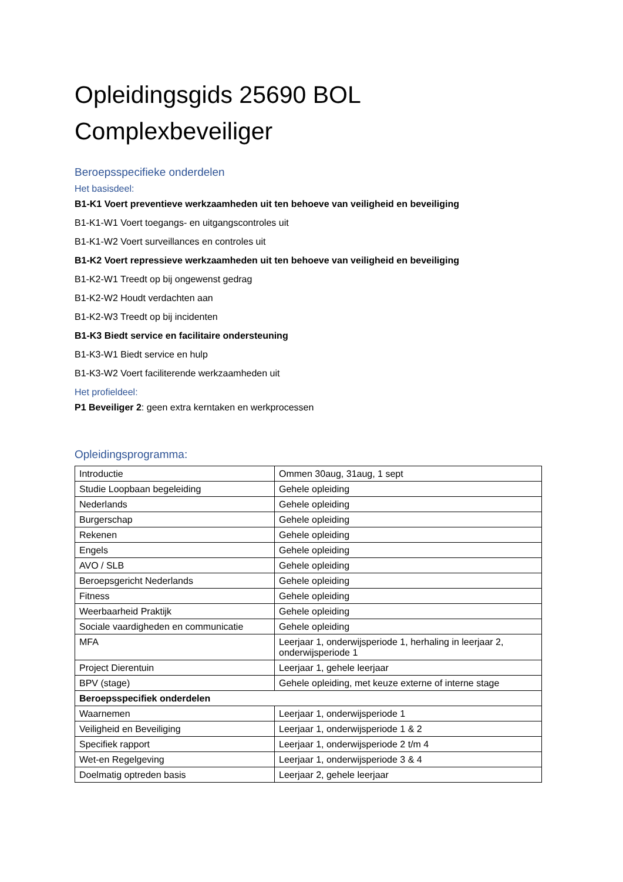Opleidingsgids 25690 BOL
Complexbeveiliger
Beroepsspecifieke onderdelen
Het basisdeel:
B1-K1 Voert preventieve werkzaamheden uit ten behoeve van veiligheid en beveiliging
B1-K1-W1 Voert toegangs- en uitgangscontroles uit
B1-K1-W2 Voert surveillances en controles uit
B1-K2 Voert repressieve werkzaamheden uit ten behoeve van veiligheid en beveiliging
B1-K2-W1 Treedt op bij ongewenst gedrag
B1-K2-W2 Houdt verdachten aan
B1-K2-W3 Treedt op bij incidenten
B1-K3 Biedt service en facilitaire ondersteuning
B1-K3-W1 Biedt service en hulp
B1-K3-W2 Voert faciliterende werkzaamheden uit
Het profieldeel:
P1 Beveiliger 2: geen extra kerntaken en werkprocessen
Opleidingsprogramma:
| Introductie | Ommen 30aug, 31aug, 1 sept |
| Studie Loopbaan begeleiding | Gehele opleiding |
| Nederlands | Gehele opleiding |
| Burgerschap | Gehele opleiding |
| Rekenen | Gehele opleiding |
| Engels | Gehele opleiding |
| AVO / SLB | Gehele opleiding |
| Beroepsgericht Nederlands | Gehele opleiding |
| Fitness | Gehele opleiding |
| Weerbaarheid Praktijk | Gehele opleiding |
| Sociale vaardigheden en communicatie | Gehele opleiding |
| MFA | Leerjaar 1, onderwijsperiode 1, herhaling in leerjaar 2, onderwijsperiode 1 |
| Project Dierentuin | Leerjaar 1, gehele leerjaar |
| BPV (stage) | Gehele opleiding, met keuze externe of interne stage |
| Beroepsspecifiek onderdelen | |
| Waarnemen | Leerjaar 1, onderwijsperiode 1 |
| Veiligheid en Beveiliging | Leerjaar 1, onderwijsperiode 1 & 2 |
| Specifiek rapport | Leerjaar 1, onderwijsperiode 2 t/m 4 |
| Wet-en Regelgeving | Leerjaar 1, onderwijsperiode 3 & 4 |
| Doelmatig optreden basis | Leerjaar 2, gehele leerjaar |